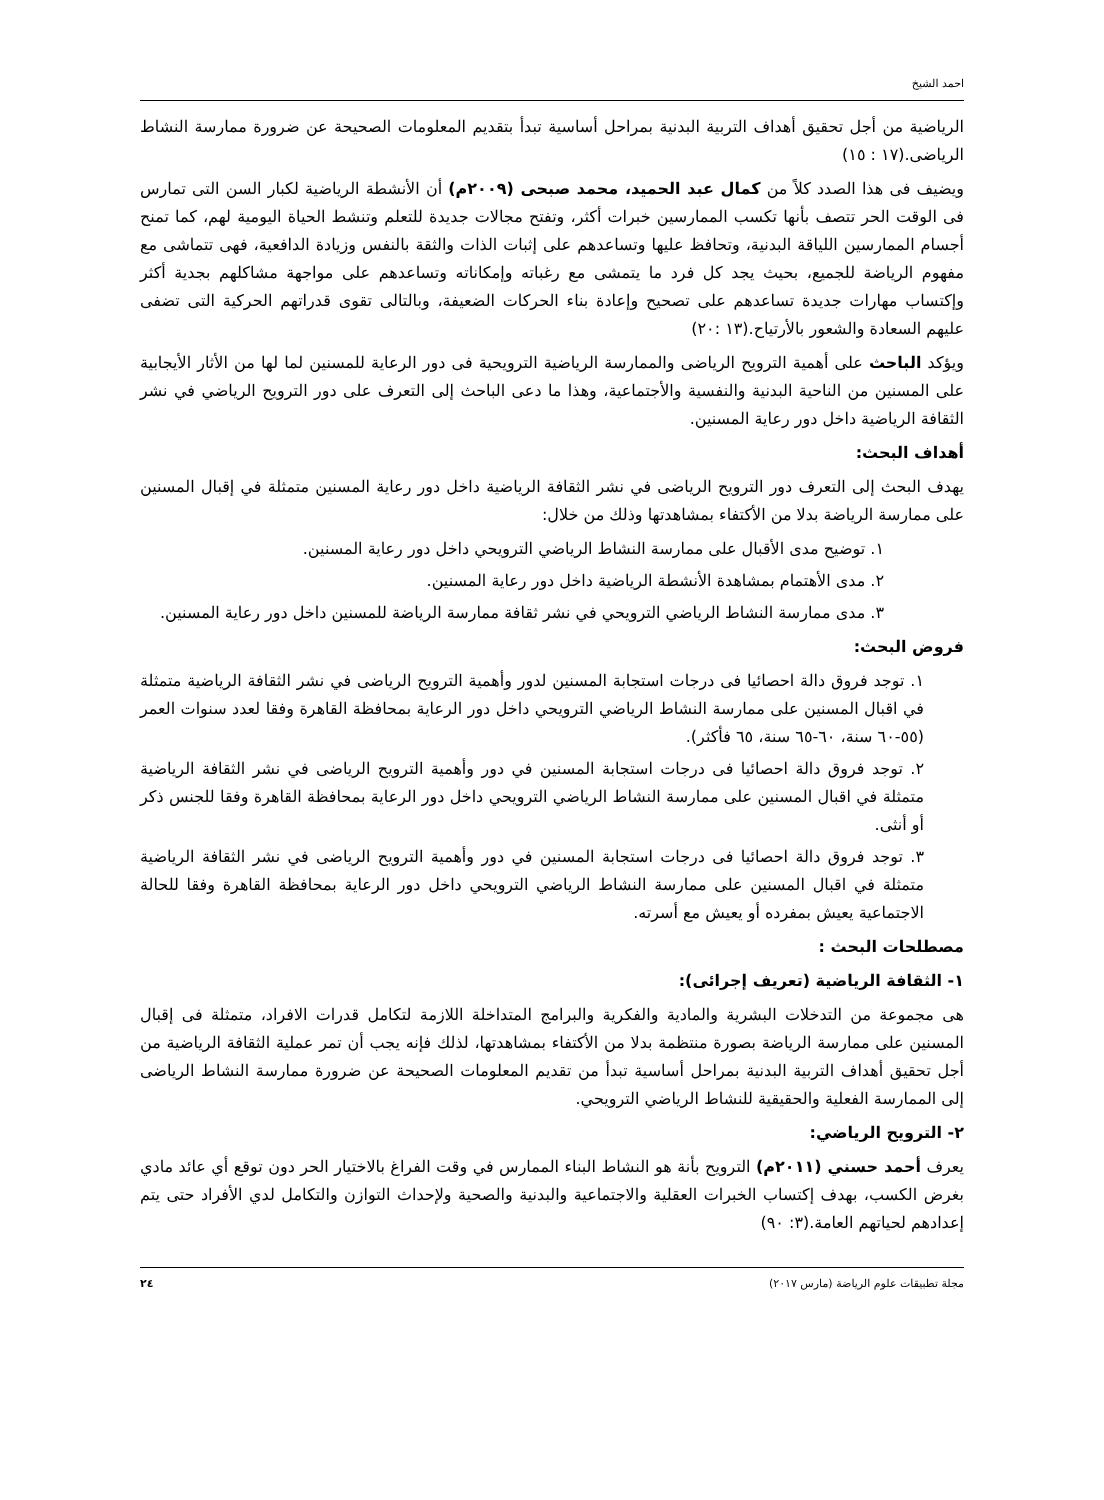احمد الشيخ
الرياضية من أجل تحقيق أهداف التربية البدنية بمراحل أساسية تبدأ بتقديم المعلومات الصحيحة عن ضرورة ممارسة النشاط الرياضى.(١٧ : ١٥)
ويضيف فى هذا الصدد كلاً من كمال عبد الحميد، محمد صبحى (٢٠٠٩م) أن الأنشطة الرياضية لكبار السن التى تمارس فى الوقت الحر تتصف بأنها تكسب الممارسين خبرات أكثر، وتفتح مجالات جديدة للتعلم وتنشط الحياة اليومية لهم، كما تمنح أجسام الممارسين اللياقة البدنية، وتحافظ عليها وتساعدهم على إثبات الذات والثقة بالنفس وزيادة الدافعية، فهى تتماشى مع مفهوم الرياضة للجميع، بحيث يجد كل فرد ما يتمشى مع رغباته وإمكاناته وتساعدهم على مواجهة مشاكلهم بجدية أكثر وإكتساب مهارات جديدة تساعدهم على تصحيح وإعادة بناء الحركات الضعيفة، وبالتالى تقوى قدراتهم الحركية التى تضفى عليهم السعادة والشعور بالأرتياح.(١٣ :٢٠)
ويؤكد الباحث على أهمية الترويح الرياضى والممارسة الرياضية الترويحية فى دور الرعاية للمسنين لما لها من الأثار الأيجابية على المسنين من الناحية البدنية والنفسية والأجتماعية، وهذا ما دعى الباحث إلى التعرف على دور الترويح الرياضي في نشر الثقافة الرياضية داخل دور رعاية المسنين.
أهداف البحث:
يهدف البحث إلى التعرف دور الترويح الرياضى في نشر الثقافة الرياضية داخل دور رعاية المسنين متمثلة في إقبال المسنين على ممارسة الرياضة بدلا من الأكتفاء بمشاهدتها وذلك من خلال:
١. توضيح مدى الأقبال على ممارسة النشاط الرياضي الترويحي داخل دور رعاية المسنين.
٢. مدى الأهتمام بمشاهدة الأنشطة الرياضية داخل دور رعاية المسنين.
٣. مدى ممارسة النشاط الرياضي الترويحي في نشر ثقافة ممارسة الرياضة للمسنين داخل دور رعاية المسنين.
فروض البحث:
١. توجد فروق دالة احصائيا فى درجات استجابة المسنين لدور وأهمية الترويح الرياضى في نشر الثقافة الرياضية متمثلة في اقبال المسنين على ممارسة النشاط الرياضي الترويحي داخل دور الرعاية بمحافظة القاهرة وفقا لعدد سنوات العمر (٥٥-٦٠ سنة، ٦٠-٦٥ سنة، ٦٥ فأكثر).
٢. توجد فروق دالة احصائيا فى درجات استجابة المسنين في دور وأهمية الترويح الرياضى في نشر الثقافة الرياضية متمثلة في اقبال المسنين على ممارسة النشاط الرياضي الترويحي داخل دور الرعاية بمحافظة القاهرة وفقا للجنس ذكر أو أنثى.
٣. توجد فروق دالة احصائيا فى درجات استجابة المسنين في دور وأهمية الترويح الرياضى في نشر الثقافة الرياضية متمثلة في اقبال المسنين على ممارسة النشاط الرياضي الترويحي داخل دور الرعاية بمحافظة القاهرة وفقا للحالة الاجتماعية يعيش بمفرده أو يعيش مع أسرته.
مصطلحات البحث :
١- الثقافة الرياضية (تعريف إجرائى):
هى مجموعة من التدخلات البشرية والمادية والفكرية والبرامج المتداخلة اللازمة لتكامل قدرات الافراد، متمثلة فى إقبال المسنين على ممارسة الرياضة بصورة منتظمة بدلا من الأكتفاء بمشاهدتها، لذلك فإنه يجب أن تمر عملية الثقافة الرياضية من أجل تحقيق أهداف التربية البدنية بمراحل أساسية تبدأ من تقديم المعلومات الصحيحة عن ضرورة ممارسة النشاط الرياضى إلى الممارسة الفعلية والحقيقية للنشاط الرياضي الترويحي.
٢- الترويح الرياضي:
يعرف أحمد حسني (٢٠١١م) الترويح بأنة هو النشاط البناء الممارس في وقت الفراغ بالاختيار الحر دون توقع أي عائد مادي بغرض الكسب، بهدف إكتساب الخبرات العقلية والاجتماعية والبدنية والصحية ولإحداث التوازن والتكامل لدي الأفراد حتى يتم إعدادهم لحياتهم العامة.(٣: ٩٠)
مجلة تطبيقات علوم الرياضة (مارس ٢٠١٧) ٢٤